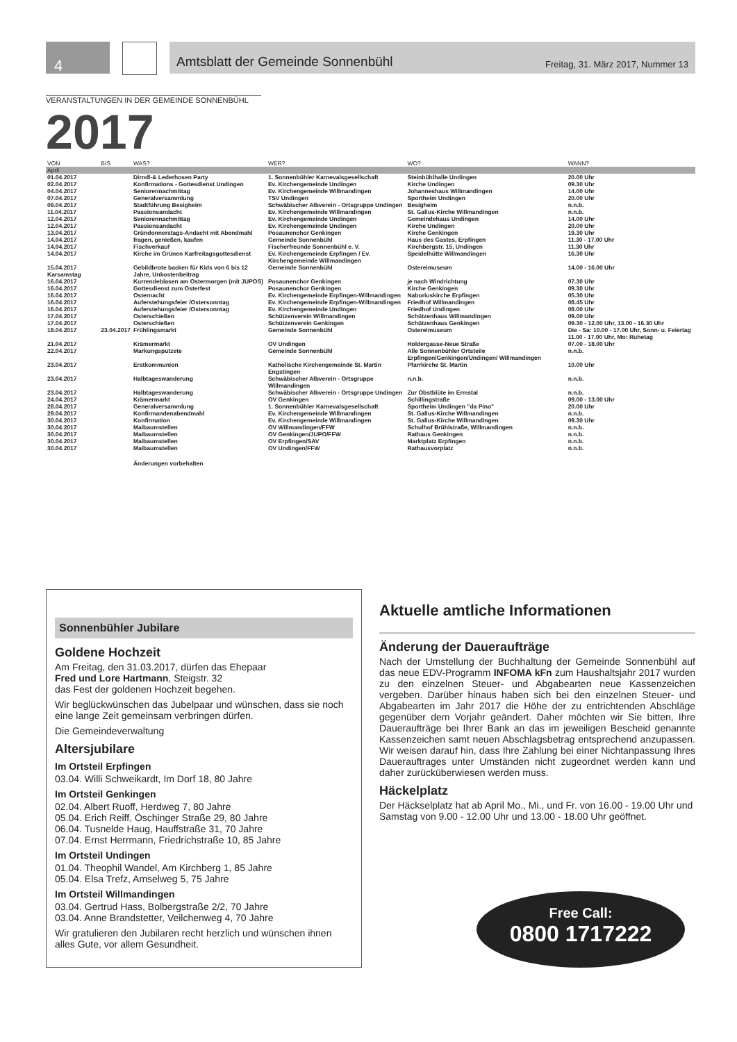4
Amtsblatt der Gemeinde Sonnenbühl Freitag, 31. März 2017, Nummer 13
VERANSTALTUNGEN IN DER GEMEINDE SONNENBÜHL
2017
| VON | BIS | WAS? | WER? | WO? | WANN? |
| --- | --- | --- | --- | --- | --- |
| April | | | | | |
| 01.04.2017 | | Dirndl-& Lederhosen Party | 1. Sonnenbühler Karnevalsgesellschaft | Steinbühlhalle Undingen | 20.00 Uhr |
| 02.04.2017 | | Konfirmations - Gottesdienst Undingen | Ev. Kirchengemeinde Undingen | Kirche Undingen | 09.30 Uhr |
| 04.04.2017 | | Seniorennachmittag | Ev. Kirchengemeinde Willmandingen | Johanneshaus Willmandingen | 14.00 Uhr |
| 07.04.2017 | | Generalversammlung | TSV Undingen | Sportheim Undingen | 20.00 Uhr |
| 09.04.2017 | | Stadtführung Besigheim | Schwäbischer Albverein - Ortsgruppe Undingen | Besigheim | n.n.b. |
| 11.04.2017 | | Passionsandacht | Ev. Kirchengemeinde Willmandingen | St. Gallus-Kirche Willmandingen | n.n.b. |
| 12.04.2017 | | Seniorennachmittag | Ev. Kirchengemeinde Undingen | Gemeindehaus Undingen | 14.00 Uhr |
| 12.04.2017 | | Passionsandacht | Ev. Kirchengemeinde Undingen | Kirche Undingen | 20.00 Uhr |
| 13.04.2017 | | Gründonnerstags-Andacht mit Abendmahl | Posaunenchor Genkingen | Kirche Genkingen | 19.30 Uhr |
| 14.04.2017 | | fragen, genießen, kaufen | Gemeinde Sonnenbühl | Haus des Gastes, Erpfingen | 11.30 - 17.00 Uhr |
| 14.04.2017 | | Fischverkauf | Fischerfreunde Sonnenbühl e. V. | Kirchbergstr. 15, Undingen | 11.30 Uhr |
| 14.04.2017 | | Kirche im Grünen Karfreitagsgottesdienst | Ev. Kirchengemeinde Erpfingen / Ev. Kirchengemeinde Willmandingen | Speidelhütte Willmandingen | 16.30 Uhr |
| 15.04.2017 Karsamstag | | Gebildbrote backen für Kids von 6 bis 12 Jahre, Unkostenbeitrag | Gemeinde Sonnenbühl | Ostereimuseum | 14.00 - 16.00 Uhr |
| 16.04.2017 | | Kurrendeblasen am Ostermorgen (mit JUPOS) | Posaunenchor Genkingen | je nach Windrichtung | 07.30 Uhr |
| 16.04.2017 | | Gottesdienst zum Osterfest | Posaunenchor Genkingen | Kirche Genkingen | 09.30 Uhr |
| 16.04.2017 | | Osternacht | Ev. Kirchengemeinde Erpfingen-Willmandingen | Naboriuskirche Erpfingen | 05.30 Uhr |
| 16.04.2017 | | Auferstehungsfeier /Ostersonntag | Ev. Kirchengemeinde Erpfingen-Willmandingen | Friedhof Willmandingen | 08.45 Uhr |
| 16.04.2017 | | Auferstehungsfeier /Ostersonntag | Ev. Kirchengemeinde Undingen | Friedhof Undingen | 08.00 Uhr |
| 17.04.2017 | | Osterschießen | Schützenverein Willmandingen | Schützenhaus Willmandingen | 09.00 Uhr |
| 17.04.2017 | | Osterschießen | Schützenverein Genkingen | Schützenhaus Genkingen | 09.30 - 12.00 Uhr, 13.00 - 16.30 Uhr |
| 18.04.2017 | 23.04.2017 | Frühlingsmarkt | Gemeinde Sonnenbühl | Ostereimuseum | Die - Sa: 10.00 - 17.00 Uhr, Sonn- u. Feiertag 11.00 - 17.00 Uhr, Mo: Ruhetag |
| 21.04.2017 | | Krämermarkt | OV Undingen | Holdergasse-Neue Straße | 07.00 - 18.00 Uhr |
| 22.04.2017 | | Markungsputzete | Gemeinde Sonnenbühl | Alle Sonnenbühler Ortsteile Erpfingen/Genkingen/Undingen/ Willmandingen | n.n.b. |
| 23.04.2017 | | Erstkommunion | Katholische Kirchengemeinde St. Martin Engstingen | Pfarrkirche St. Martin | 10.00 Uhr |
| 23.04.2017 | | Halbtageswanderung | Schwäbischer Albverein - Ortsgruppe Willmandingen | n.n.b. | n.n.b. |
| 23.04.2017 | | Halbtageswanderung | Schwäbischer Albverein - Ortsgruppe Undingen | Zur Obstblüte im Ermstal | n.n.b. |
| 24.04.2017 | | Krämermarkt | OV Genkingen | Schillingstraße | 09.00 - 13.00 Uhr |
| 28.04.2017 | | Generalversammlung | 1. Sonnenbühler Karnevalsgesellschaft | Sportheim Undingen "da Pino" | 20.00 Uhr |
| 29.04.2017 | | Konfirmandenabendmahl | Ev. Kirchengemeinde Willmandingen | St. Gallus-Kirche Willmandingen | n.n.b. |
| 30.04.2017 | | Konfirmation | Ev. Kirchengemeinde Willmandingen | St. Gallus-Kirche Willmandingen | 09.30 Uhr |
| 30.04.2017 | | Maibaumstellen | OV Willmandingen/FFW | Schulhof Brühlstraße, Willmandingen | n.n.b. |
| 30.04.2017 | | Maibaumstellen | OV Genkingen/JUPO/FFW | Rathaus Genkingen | n.n.b. |
| 30.04.2017 | | Maibaumstellen | OV Erpfingen/SAV | Marktplatz Erpfingen | n.n.b. |
| 30.04.2017 | | Maibaumstellen | OV Undingen/FFW | Rathausvorplatz | n.n.b. |
| | | Änderungen vorbehalten | | | |
Sonnenbühler Jubilare
Goldene Hochzeit
Am Freitag, den 31.03.2017, dürfen das Ehepaar
Fred und Lore Hartmann, Steigstr. 32
das Fest der goldenen Hochzeit begehen.
Wir beglückwünschen das Jubelpaar und wünschen, dass sie noch eine lange Zeit gemeinsam verbringen dürfen.
Die Gemeindeverwaltung
Altersjubilare
Im Ortsteil Erpfingen
03.04. Willi Schweikardt, Im Dorf 18, 80 Jahre
Im Ortsteil Genkingen
02.04. Albert Ruoff, Herdweg 7, 80 Jahre
05.04. Erich Reiff, Öschinger Straße 29, 80 Jahre
06.04. Tusnelde Haug, Hauffstraße 31, 70 Jahre
07.04. Ernst Herrmann, Friedrichstraße 10, 85 Jahre
Im Ortsteil Undingen
01.04. Theophil Wandel, Am Kirchberg 1, 85 Jahre
05.04. Elsa Trefz, Amselweg 5, 75 Jahre
Im Ortsteil Willmandingen
03.04. Gertrud Hass, Bolbergstraße 2/2, 70 Jahre
03.04. Anne Brandstetter, Veilchenweg 4, 70 Jahre
Wir gratulieren den Jubilaren recht herzlich und wünschen ihnen alles Gute, vor allem Gesundheit.
Aktuelle amtliche Informationen
Änderung der Daueraufträge
Nach der Umstellung der Buchhaltung der Gemeinde Sonnenbühl auf das neue EDV-Programm INFOMA kFn zum Haushaltsjahr 2017 wurden zu den einzelnen Steuer- und Abgabearten neue Kassenzeichen vergeben. Darüber hinaus haben sich bei den einzelnen Steuer- und Abgabearten im Jahr 2017 die Höhe der zu entrichtenden Abschläge gegenüber dem Vorjahr geändert. Daher möchten wir Sie bitten, Ihre Daueraufträge bei Ihrer Bank an das im jeweiligen Bescheid genannte Kassenzeichen samt neuen Abschlagsbetrag entsprechend anzupassen. Wir weisen darauf hin, dass Ihre Zahlung bei einer Nichtanpassung Ihres Dauerauftrages unter Umständen nicht zugeordnet werden kann und daher zurücküberwiesen werden muss.
Häckelplatz
Der Häckselplatz hat ab April Mo., Mi., und Fr. von 16.00 - 19.00 Uhr und Samstag von 9.00 - 12.00 Uhr und 13.00 - 18.00 Uhr geöffnet.
Free Call:
0800 1717222